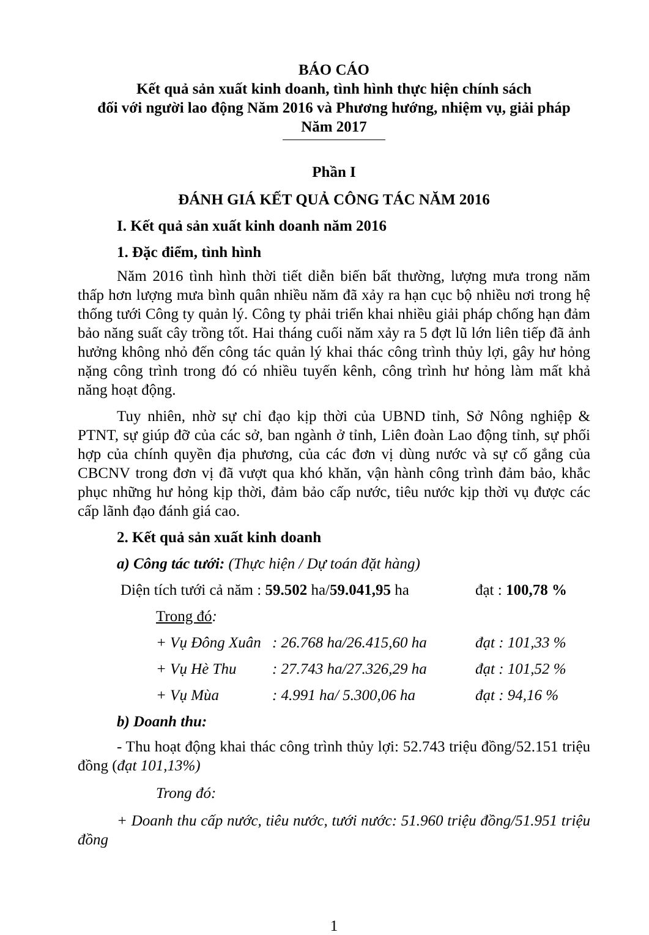BÁO CÁO
Kết quả sản xuất kinh doanh, tình hình thực hiện chính sách
đối với người lao động Năm 2016 và Phương hướng, nhiệm vụ, giải pháp
Năm 2017
Phần I
ĐÁNH GIÁ KẾT QUẢ CÔNG TÁC NĂM 2016
I. Kết quả sản xuất kinh doanh năm 2016
1. Đặc điểm, tình hình
Năm 2016 tình hình thời tiết diễn biến bất thường, lượng mưa trong năm thấp hơn lượng mưa bình quân nhiều năm đã xảy ra hạn cục bộ nhiều nơi trong hệ thống tưới Công ty quản lý. Công ty phải triển khai nhiều giải pháp chống hạn đảm bảo năng suất cây trồng tốt. Hai tháng cuối năm xảy ra 5 đợt lũ lớn liên tiếp đã ảnh hưởng không nhỏ đến công tác quản lý khai thác công trình thủy lợi, gây hư hỏng nặng công trình trong đó có nhiều tuyến kênh, công trình hư hỏng làm mất khả năng hoạt động.
Tuy nhiên, nhờ sự chỉ đạo kịp thời của UBND tỉnh, Sở Nông nghiệp & PTNT, sự giúp đỡ của các sở, ban ngành ở tỉnh, Liên đoàn Lao động tỉnh, sự phối hợp của chính quyền địa phương, của các đơn vị dùng nước và sự cố gắng của CBCNV trong đơn vị đã vượt qua khó khăn, vận hành công trình đảm bảo, khắc phục những hư hỏng kịp thời, đảm bảo cấp nước, tiêu nước kịp thời vụ được các cấp lãnh đạo đánh giá cao.
2. Kết quả sản xuất kinh doanh
a) Công tác tưới: (Thực hiện / Dự toán đặt hàng)
Diện tích tưới cả năm : 59.502 ha/59.041,95 ha đạt : 100,78 %
Trong đó:
+ Vụ Đông Xuân: 26.768 ha/26.415,60 ha đạt : 101,33 %
+ Vụ Hè Thu: 27.743 ha/27.326,29 ha đạt : 101,52 %
+ Vụ Mùa: 4.991 ha/ 5.300,06 ha đạt : 94,16 %
b) Doanh thu:
- Thu hoạt động khai thác công trình thủy lợi: 52.743 triệu đồng/52.151 triệu đồng (đạt 101,13%)
Trong đó:
+ Doanh thu cấp nước, tiêu nước, tưới nước: 51.960 triệu đồng/51.951 triệu đồng
1